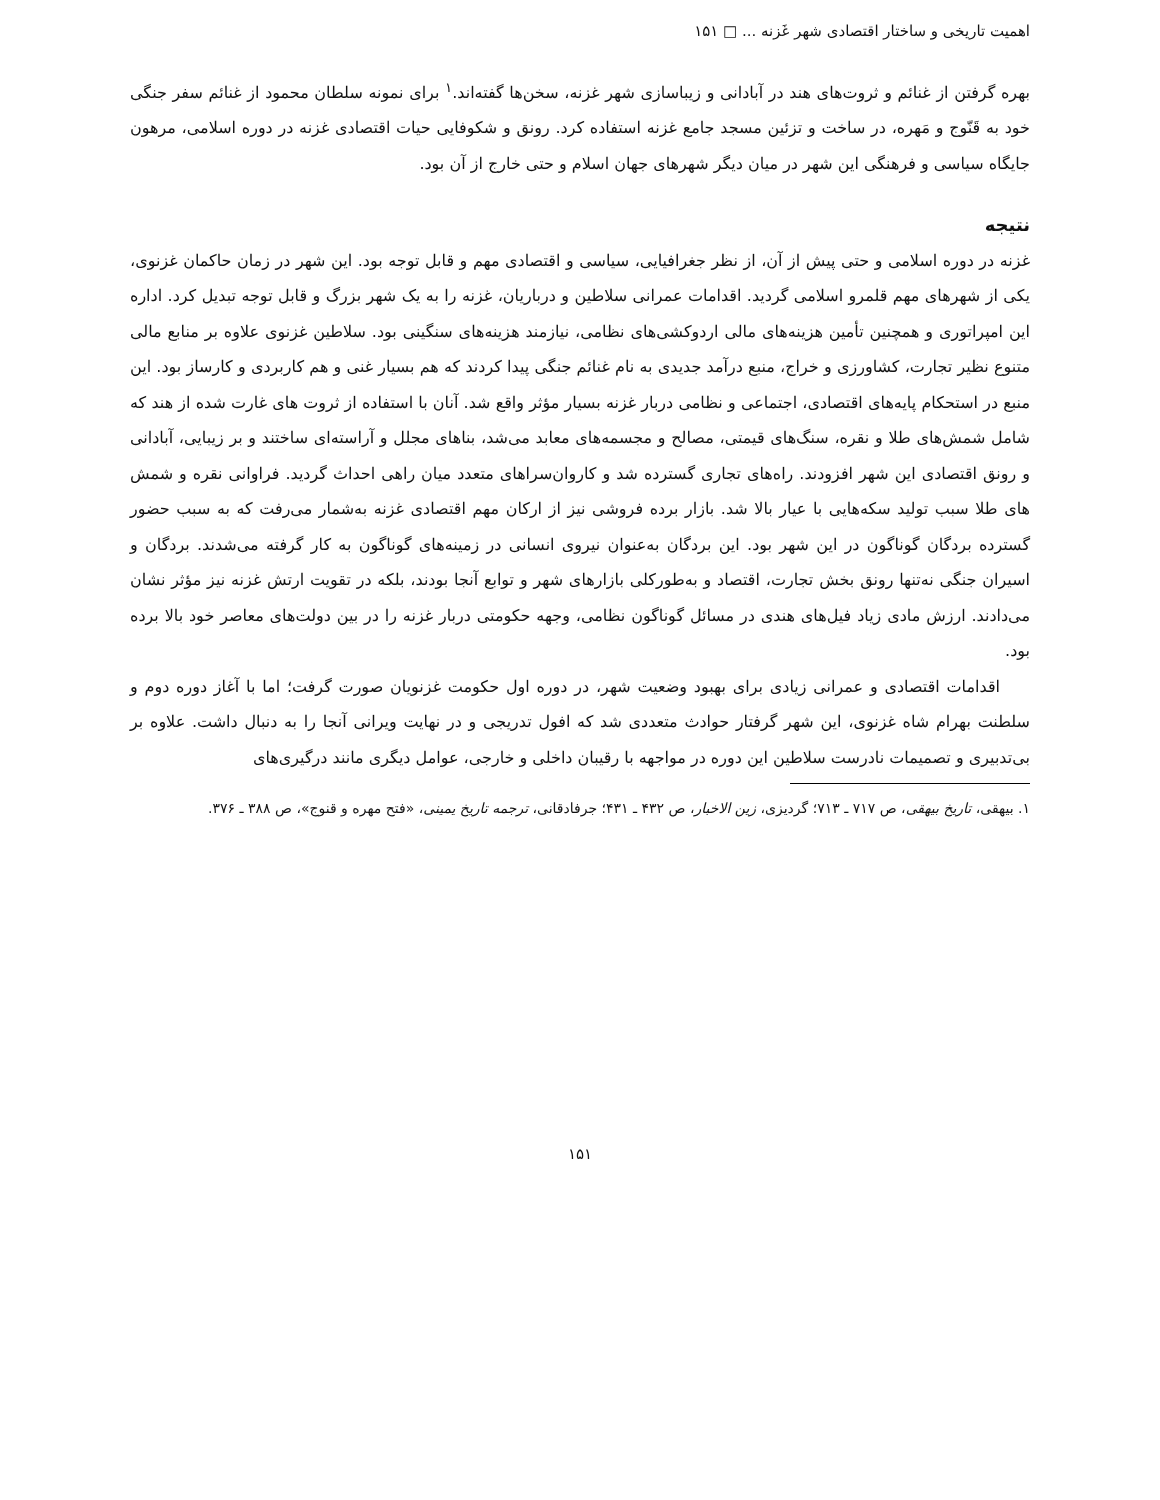اهمیت تاریخی و ساختار اقتصادی شهر غَزنه ... □ ۱۵۱
بهره گرفتن از غنائم و ثروت‌های هند در آبادانی و زیباسازی شهر غزنه، سخن‌ها گفته‌اند.<sup>۱</sup> برای نمونه سلطان محمود از غنائم سفر جنگی خود به قَنّوج و مَهره، در ساخت و تزئین مسجد جامع غزنه استفاده کرد. رونق و شکوفایی حیات اقتصادی غزنه در دوره اسلامی، مرهون جایگاه سیاسی و فرهنگی این شهر در میان دیگر شهرهای جهان اسلام و حتی خارج از آن بود.
نتیجه
غزنه در دوره اسلامی و حتی پیش از آن، از نظر جغرافیایی، سیاسی و اقتصادی مهم و قابل توجه بود. این شهر در زمان حاکمان غزنوی، یکی از شهرهای مهم قلمرو اسلامی گردید. اقدامات عمرانی سلاطین و درباریان، غزنه را به یک شهر بزرگ و قابل توجه تبدیل کرد. اداره این امپراتوری و همچنین تأمین هزینه‌های مالی اردوکشی‌های نظامی، نیازمند هزینه‌های سنگینی بود. سلاطین غزنوی علاوه بر منابع مالی متنوع نظیر تجارت، کشاورزی و خراج، منبع درآمد جدیدی به نام غنائم جنگی پیدا کردند که هم بسیار غنی و هم کاربردی و کارساز بود. این منبع در استحکام پایه‌های اقتصادی، اجتماعی و نظامی دربار غزنه بسیار مؤثر واقع شد. آنان با استفاده از ثروت های غارت شده از هند که شامل شمش‌های طلا و نقره، سنگ‌های قیمتی، مصالح و مجسمه‌های معابد می‌شد، بناهای مجلل و آراسته‌ای ساختند و بر زیبایی، آبادانی و رونق اقتصادی این شهر افزودند. راه‌های تجاری گسترده شد و کاروان‌سراهای متعدد میان راهی احداث گردید. فراوانی نقره و شمش های طلا سبب تولید سکه‌هایی با عیار بالا شد. بازار برده فروشی نیز از ارکان مهم اقتصادی غزنه به‌شمار می‌رفت که به سبب حضور گسترده بردگان گوناگون در این شهر بود. این بردگان به‌عنوان نیروی انسانی در زمینه‌های گوناگون به کار گرفته می‌شدند. بردگان و اسیران جنگی نه‌تنها رونق بخش تجارت، اقتصاد و به‌طورکلی بازارهای شهر و توابع آنجا بودند، بلکه در تقویت ارتش غزنه نیز مؤثر نشان می‌دادند. ارزش مادی زیاد فیل‌های هندی در مسائل گوناگون نظامی، وجهه حکومتی دربار غزنه را در بین دولت‌های معاصر خود بالا برده بود.
اقدامات اقتصادی و عمرانی زیادی برای بهبود وضعیت شهر، در دوره اول حکومت غزنویان صورت گرفت؛ اما با آغاز دوره دوم و سلطنت بهرام شاه غزنوی، این شهر گرفتار حوادث متعددی شد که افول تدریجی و در نهایت ویرانی آنجا را به دنبال داشت. علاوه بر بی‌تدبیری و تصمیمات نادرست سلاطین این دوره در مواجهه با رقیبان داخلی و خارجی، عوامل دیگری مانند درگیری‌های
۱. بیهقی، تاریخ بیهقی، ص ۷۱۷ ـ ۷۱۳؛ گردیزی، زین الاخبار، ص ۴۳۲ ـ ۴۳۱؛ جرفادقانی، ترجمه تاریخ یمینی، «فتح مهره و قنوج»، ص ۳۸۸ ـ ۳۷۶.
۱۵۱